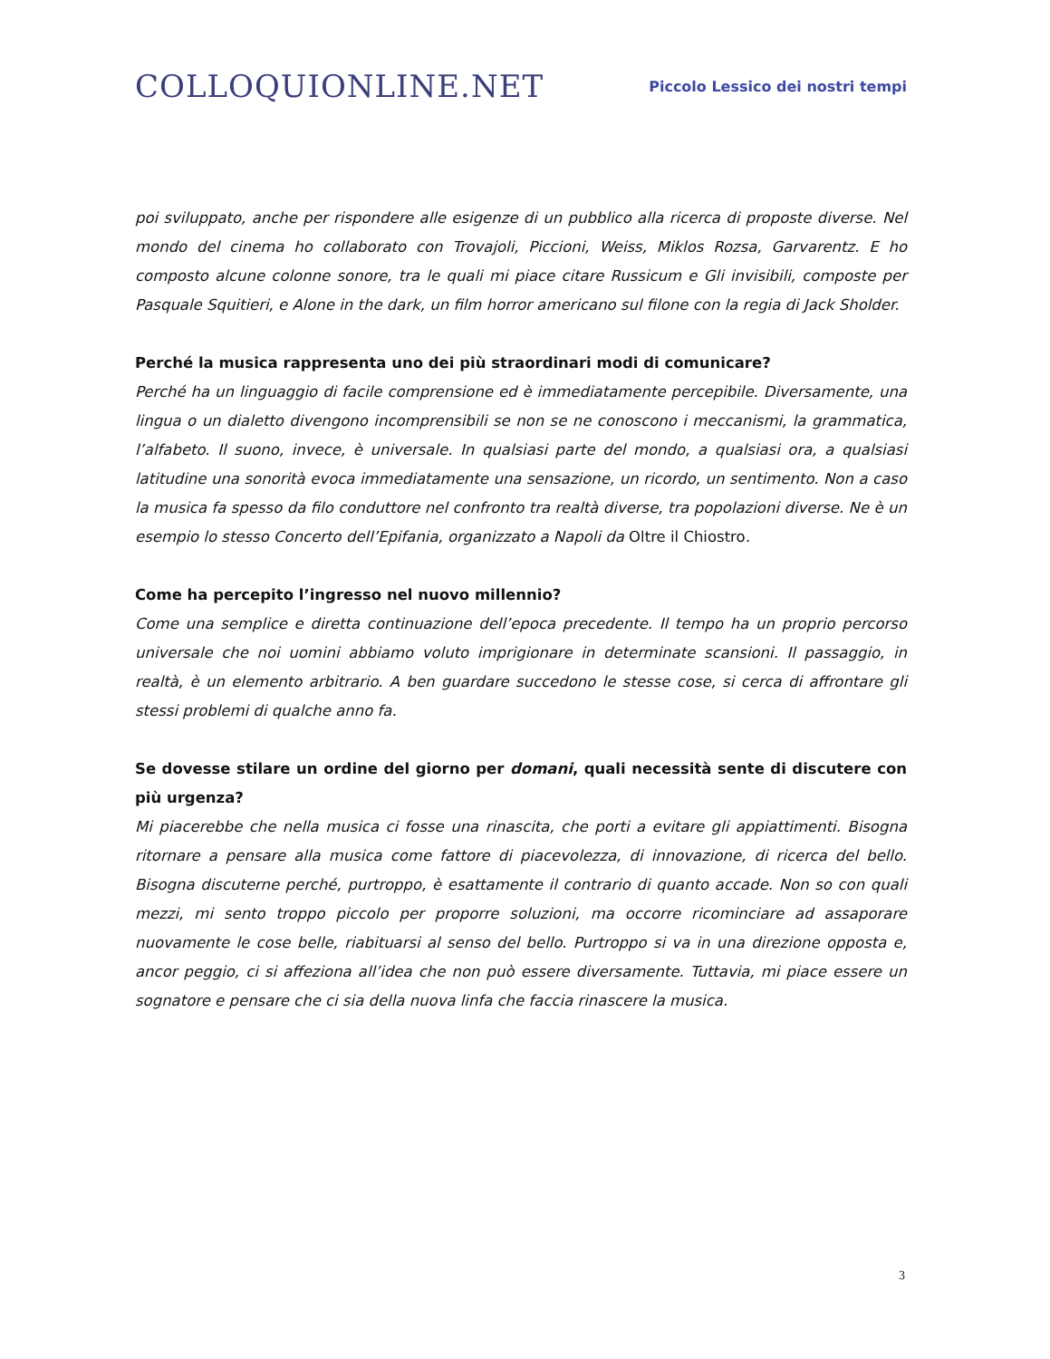COLLOQUIONLINE.NET
Piccolo Lessico dei nostri tempi
poi sviluppato, anche per rispondere alle esigenze di un pubblico alla ricerca di proposte diverse. Nel mondo del cinema ho collaborato con Trovajoli, Piccioni, Weiss, Miklos Rozsa, Garvarentz. E ho composto alcune colonne sonore, tra le quali mi piace citare Russicum e Gli invisibili, composte per Pasquale Squitieri, e Alone in the dark, un film horror americano sul filone con la regia di Jack Sholder.
Perché la musica rappresenta uno dei più straordinari modi di comunicare?
Perché ha un linguaggio di facile comprensione ed è immediatamente percepibile. Diversamente, una lingua o un dialetto divengono incomprensibili se non se ne conoscono i meccanismi, la grammatica, l’alfabeto. Il suono, invece, è universale. In qualsiasi parte del mondo, a qualsiasi ora, a qualsiasi latitudine una sonorità evoca immediatamente una sensazione, un ricordo, un sentimento. Non a caso la musica fa spesso da filo conduttore nel confronto tra realtà diverse, tra popolazioni diverse. Ne è un esempio lo stesso Concerto dell’Epifania, organizzato a Napoli da Oltre il Chiostro.
Come ha percepito l’ingresso nel nuovo millennio?
Come una semplice e diretta continuazione dell’epoca precedente. Il tempo ha un proprio percorso universale che noi uomini abbiamo voluto imprigionare in determinate scansioni. Il passaggio, in realtà, è un elemento arbitrario. A ben guardare succedono le stesse cose, si cerca di affrontare gli stessi problemi di qualche anno fa.
Se dovesse stilare un ordine del giorno per domani, quali necessità sente di discutere con più urgenza?
Mi piacerebbe che nella musica ci fosse una rinascita, che porti a evitare gli appiattimenti. Bisogna ritornare a pensare alla musica come fattore di piacevolezza, di innovazione, di ricerca del bello. Bisogna discuterne perché, purtroppo, è esattamente il contrario di quanto accade. Non so con quali mezzi, mi sento troppo piccolo per proporre soluzioni, ma occorre ricominciare ad assaporare nuovamente le cose belle, riabituarsi al senso del bello. Purtroppo si va in una direzione opposta e, ancor peggio, ci si affeziona all’idea che non può essere diversamente. Tuttavia, mi piace essere un sognatore e pensare che ci sia della nuova linfa che faccia rinascere la musica.
3